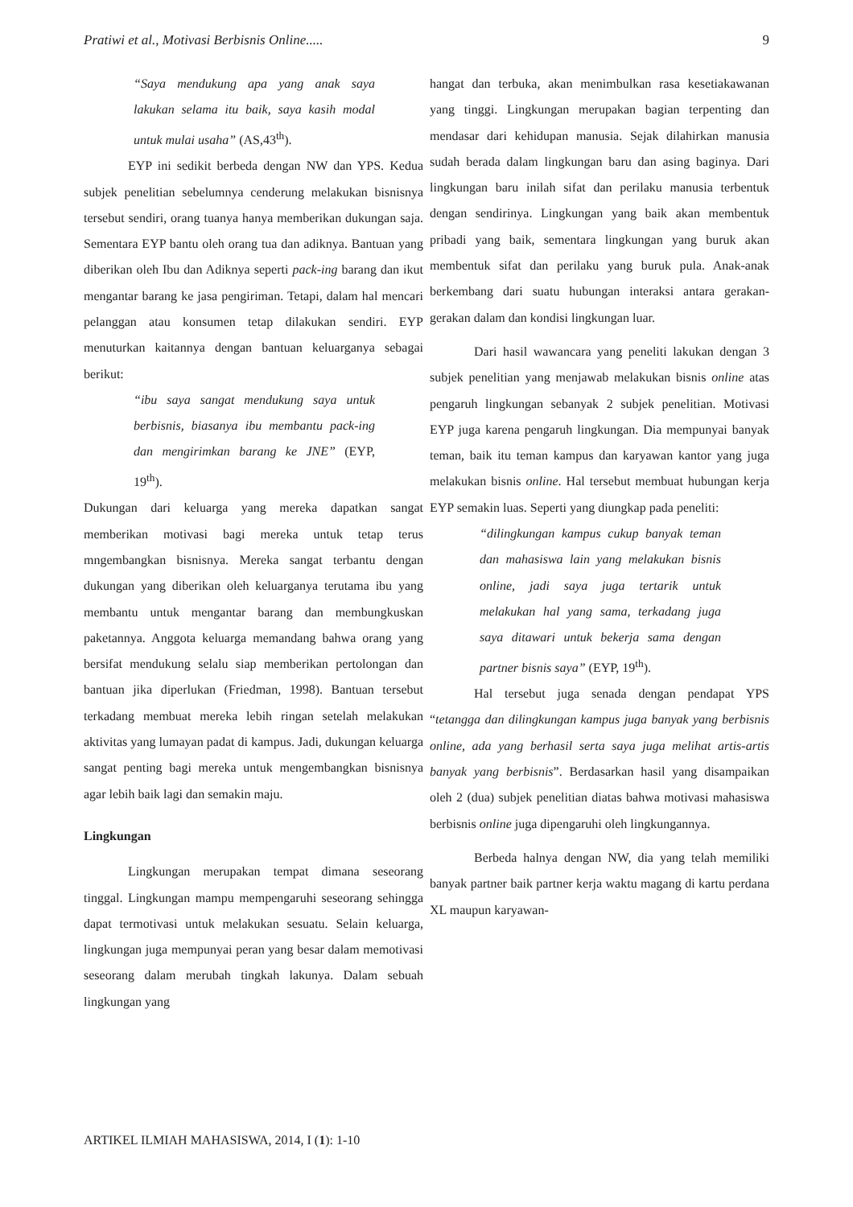Pratiwi et al., Motivasi Berbisnis Online..... 9
“Saya mendukung apa yang anak saya lakukan selama itu baik, saya kasih modal untuk mulai usaha” (AS,43<sup>th</sup>).
EYP ini sedikit berbeda dengan NW dan YPS. Kedua subjek penelitian sebelumnya cenderung melakukan bisnisnya tersebut sendiri, orang tuanya hanya memberikan dukungan saja. Sementara EYP bantu oleh orang tua dan adiknya. Bantuan yang diberikan oleh Ibu dan Adiknya seperti pack-ing barang dan ikut mengantar barang ke jasa pengiriman. Tetapi, dalam hal mencari pelanggan atau konsumen tetap dilakukan sendiri. EYP menuturkan kaitannya dengan bantuan keluarganya sebagai berikut:
“ibu saya sangat mendukung saya untuk berbisnis, biasanya ibu membantu pack-ing dan mengirimkan barang ke JNE” (EYP, 19<sup>th</sup>).
Dukungan dari keluarga yang mereka dapatkan sangat memberikan motivasi bagi mereka untuk tetap terus mngembangkan bisnisnya. Mereka sangat terbantu dengan dukungan yang diberikan oleh keluarganya terutama ibu yang membantu untuk mengantar barang dan membungkuskan paketannya. Anggota keluarga memandang bahwa orang yang bersifat mendukung selalu siap memberikan pertolongan dan bantuan jika diperlukan (Friedman, 1998). Bantuan tersebut terkadang membuat mereka lebih ringan setelah melakukan aktivitas yang lumayan padat di kampus. Jadi, dukungan keluarga sangat penting bagi mereka untuk mengembangkan bisnisnya agar lebih baik lagi dan semakin maju.
Lingkungan
Lingkungan merupakan tempat dimana seseorang tinggal. Lingkungan mampu mempengaruhi seseorang sehingga dapat termotivasi untuk melakukan sesuatu. Selain keluarga, lingkungan juga mempunyai peran yang besar dalam memotivasi seseorang dalam merubah tingkah lakunya. Dalam sebuah lingkungan yang
hangat dan terbuka, akan menimbulkan rasa kesetiakawanan yang tinggi. Lingkungan merupakan bagian terpenting dan mendasar dari kehidupan manusia. Sejak dilahirkan manusia sudah berada dalam lingkungan baru dan asing baginya. Dari lingkungan baru inilah sifat dan perilaku manusia terbentuk dengan sendirinya. Lingkungan yang baik akan membentuk pribadi yang baik, sementara lingkungan yang buruk akan membentuk sifat dan perilaku yang buruk pula. Anak-anak berkembang dari suatu hubungan interaksi antara gerakan-gerakan dalam dan kondisi lingkungan luar.
Dari hasil wawancara yang peneliti lakukan dengan 3 subjek penelitian yang menjawab melakukan bisnis online atas pengaruh lingkungan sebanyak 2 subjek penelitian. Motivasi EYP juga karena pengaruh lingkungan. Dia mempunyai banyak teman, baik itu teman kampus dan karyawan kantor yang juga melakukan bisnis online. Hal tersebut membuat hubungan kerja EYP semakin luas. Seperti yang diungkap pada peneliti:
“dilingkungan kampus cukup banyak teman dan mahasiswa lain yang melakukan bisnis online, jadi saya juga tertarik untuk melakukan hal yang sama, terkadang juga saya ditawari untuk bekerja sama dengan partner bisnis saya” (EYP, 19<sup>th</sup>).
Hal tersebut juga senada dengan pendapat YPS “tetangga dan dilingkungan kampus juga banyak yang berbisnis online, ada yang berhasil serta saya juga melihat artis-artis banyak yang berbisnis”. Berdasarkan hasil yang disampaikan oleh 2 (dua) subjek penelitian diatas bahwa motivasi mahasiswa berbisnis online juga dipengaruhi oleh lingkungannya.
Berbeda halnya dengan NW, dia yang telah memiliki banyak partner baik partner kerja waktu magang di kartu perdana XL maupun karyawan-
ARTIKEL ILMIAH MAHASISWA, 2014, I (1): 1-10